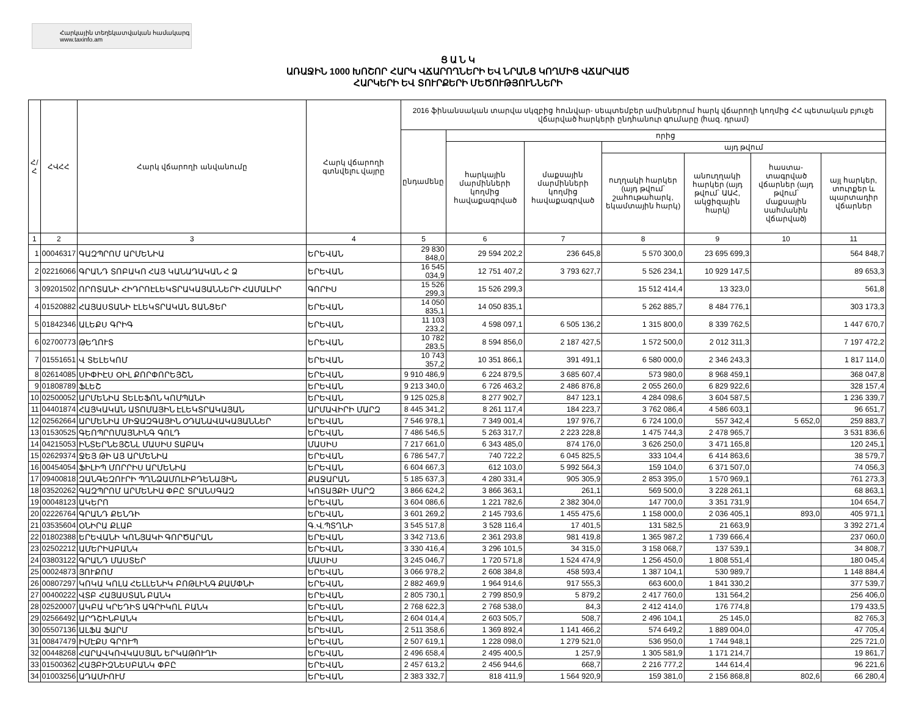Հարկային տեղեկատվական համակարգ
www.taxinfo.am
Ց Ա Ն Կ
ԱՌԱՋԻՆ 1000 ԽՈՇՈՐ ՀԱՐԿ ՎՃԱՐՈՂՆԵՐԻ ԵՎ ՆՐԱՆՑ ԿՈՂՄԻՑ ՎՃԱՐՎԱԾ
ՀԱՐԿԵՐԻ ԵՎ ՏՈՒՐՔԵՐԻ ՄԵԾՈՒԹՅՈՒՆՆԵՐԻ
| Հ/Հ | ՀՎՀՀ | Հարկ վճարողի անվանումը | Հարկ վճարողի գտնվելու վայրը | 2016 ֆինանսական տարվա սկզբից հունվար- սեպտեմբեր ամիսներում հարկ վճարողի կողմից ՀՀ պետական բյուջե վճարված հարկերի ընդհանուր գումարը (հազ. դրամ) | | | | | | |
| --- | --- | --- | --- | --- | --- | --- | --- | --- | --- | --- |
| | | | | ընդամենը | որից | | | | | |
| | | | | | հարկային մարմինների կողմից հավաքագրված | մաքսային մարմինների կողմից հավաքագրված | այդ թվում | | | |
| | | | | | | | ուղղակի հարկեր (այդ թվում՝ շահութահարկ, եկամտային հարկ) | անուղղակի հարկեր (այդ թվում՝ ԱԱՀ, ակցիզային հարկ) | հաստա-տագրված վճարներ (այդ թվում՝ մաքսային սահմանին վճարված) | այլ հարկեր, տուրքեր և պարտադիր վճարներ |
| 1 | 2 | 3 | 4 | 5 | 6 | 7 | 8 | 9 | 10 | 11 |
| 1 | 00046317 | ԳԱԶՊՐՈՄ ԱՐՄԵՆԻԱ | ԵՐԵՎԱՆ | 29 830 848,0 | 29 594 202,2 | 236 645,8 | 5 570 300,0 | 23 695 699,3 | | 564 848,7 |
| 2 | 02216066 | ԳՐԱՆԴ ՏՈԲԱԿՈ ՀԱՅ ԿԱՆԱԴԱԿԱՆ Հ Ձ | ԵՐԵՎԱՆ | 16 545 034,9 | 12 751 407,2 | 3 793 627,7 | 5 526 234,1 | 10 929 147,5 | | 89 653,3 |
| 3 | 09201502 | ՈՐՈՏԱՆԻ ՀԻԴՐՈԷԼԵԿՏՐԱԿԱՅԱՆՆԵՐԻ ՀԱՄԱԼԻՐ | ԳՈՐԻՍ | 15 526 299,3 | 15 526 299,3 | | 15 512 414,4 | 13 323,0 | | 561,8 |
| 4 | 01520882 | ՀԱՅԱՍՏԱՆԻ ԷԼԵԿՏՐԱԿԱՆ ՑԱՆՑԵՐ | ԵՐԵՎԱՆ | 14 050 835,1 | 14 050 835,1 | | 5 262 885,7 | 8 484 776,1 | | 303 173,3 |
| 5 | 01842346 | ԱԼԵՔՍ ԳՐԻԳ | ԵՐԵՎԱՆ | 11 103 233,2 | 4 598 097,1 | 6 505 136,2 | 1 315 800,0 | 8 339 762,5 | | 1 447 670,7 |
| 6 | 02700773 | ԹԵՂՈՒՏ | ԵՐԵՎԱՆ | 10 782 283,5 | 8 594 856,0 | 2 187 427,5 | 1 572 500,0 | 2 012 311,3 | | 7 197 472,2 |
| 7 | 01551651 | Վ ՏԵԼԵԿՈՄ | ԵՐԵՎԱՆ | 10 743 357,2 | 10 351 866,1 | 391 491,1 | 6 580 000,0 | 2 346 243,3 | | 1 817 114,0 |
| 8 | 02614085 | ՍԻՓԻԷՍ ՕԻԼ ՔՈՐՓՈՐԵՅՇՆ | ԵՐԵՎԱՆ | 9 910 486,9 | 6 224 879,5 | 3 685 607,4 | 573 980,0 | 8 968 459,1 | | 368 047,8 |
| 9 | 01808789 | ՖԼԵՇ | ԵՐԵՎԱՆ | 9 213 340,0 | 6 726 463,2 | 2 486 876,8 | 2 055 260,0 | 6 829 922,6 | | 328 157,4 |
| 10 | 02500052 | ԱՐՄԵՆԻԱ ՏԵԼԵՖՈՆ ԿՈՄՊԱՆԻ | ԵՐԵՎԱՆ | 9 125 025,8 | 8 277 902,7 | 847 123,1 | 4 284 098,6 | 3 604 587,5 | | 1 236 339,7 |
| 11 | 04401874 | ՀԱՅԿԱԿԱՆ ԱՏՈՄԱՅԻՆ ԷԼԵԿՏՐԱԿԱՅԱՆ | ԱՐՄԱՎԻՐԻ ՄԱՐԶ | 8 445 341,2 | 8 261 117,4 | 184 223,7 | 3 762 086,4 | 4 586 603,1 | | 96 651,7 |
| 12 | 02562664 | ԱՐՄԵՆԻԱ ՄԻՋԱԶԳԱՅԻՆ ՕԴԱՆԱՎԱԿԱՅԱՆՆԵՐ | ԵՐԵՎԱՆ | 7 546 978,1 | 7 349 001,4 | 197 976,7 | 6 724 100,0 | 557 342,4 | 5 652,0 | 259 883,7 |
| 13 | 01530525 | ԳԵՈՊՐՈՄԱՅՆԻՆԳ ԳՈԼԴ | ԵՐԵՎԱՆ | 7 486 546,5 | 5 263 317,7 | 2 223 228,8 | 1 475 744,3 | 2 478 965,7 | | 3 531 836,6 |
| 14 | 04215053 | ԻՆՏԵՐՆԵՅՇՆԼ ՄԱՍԻՍ ՏԱԲԱԿ | ՄԱՍԻՍ | 7 217 661,0 | 6 343 485,0 | 874 176,0 | 3 626 250,0 | 3 471 165,8 | | 120 245,1 |
| 15 | 02629374 | ՋԵՅ ԹԻ ԱՅ ԱՐՄԵՆԻԱ | ԵՐԵՎԱՆ | 6 786 547,7 | 740 722,2 | 6 045 825,5 | 333 104,4 | 6 414 863,6 | | 38 579,7 |
| 16 | 00454054 | ՖԻԼԻՊ ՄՈՐՐԻՍ ԱՐՄԵՆԻԱ | ԵՐԵՎԱՆ | 6 604 667,3 | 612 103,0 | 5 992 564,3 | 159 104,0 | 6 371 507,0 | | 74 056,3 |
| 17 | 09400818 | ԶԱՆԳԵԶՈՒՐԻ ՊՂՆՁԱՄՈԼԻԲԴԵՆԱՅԻՆ | ՔԱՋԱՐԱՆ | 5 185 637,3 | 4 280 331,4 | 905 305,9 | 2 853 395,0 | 1 570 969,1 | | 761 273,3 |
| 18 | 03520262 | ԳԱԶՊՐՈՄ ԱՐՄԵՆԻԱ ՓԲԸ ՏՐԱՆՍԳԱԶ | ԿՈՏԱՅՔԻ ՄԱՐԶ | 3 866 624,2 | 3 866 363,1 | 261,1 | 569 500,0 | 3 228 261,1 | | 68 863,1 |
| 19 | 00048123 | ԱԿԵՐՈ | ԵՐԵՎԱՆ | 3 604 086,6 | 1 221 782,6 | 2 382 304,0 | 147 700,0 | 3 351 731,9 | | 104 654,7 |
| 20 | 02226764 | ԳՐԱՆԴ ՔԵՆԴԻ | ԵՐԵՎԱՆ | 3 601 269,2 | 2 145 793,6 | 1 455 475,6 | 1 158 000,0 | 2 036 405,1 | 893,0 | 405 971,1 |
| 21 | 03535604 | ՕՆԻՐԱ ՔԼԱԲ | Գ.Վ.ՊՏՂՆԻ | 3 545 517,8 | 3 528 116,4 | 17 401,5 | 131 582,5 | 21 663,9 | | 3 392 271,4 |
| 22 | 01802388 | ԵՐԵՎԱՆԻ ԿՈՆՅԱԿԻ ԳՈՐԾԱՐԱՆ | ԵՐԵՎԱՆ | 3 342 713,6 | 2 361 293,8 | 981 419,8 | 1 365 987,2 | 1 739 666,4 | | 237 060,0 |
| 23 | 02502212 | ԱՄԵՐԻԱԲԱՆԿ | ԵՐԵՎԱՆ | 3 330 416,4 | 3 296 101,5 | 34 315,0 | 3 158 068,7 | 137 539,1 | | 34 808,7 |
| 24 | 03803122 | ԳՐԱՆԴ ՄԱՍՏԵՐ | ՄԱՍԻՍ | 3 245 046,7 | 1 720 571,8 | 1 524 474,9 | 1 256 450,0 | 1 808 551,4 | | 180 045,4 |
| 25 | 00024873 | ՅՈՒՔՈՄ | ԵՐԵՎԱՆ | 3 066 978,2 | 2 608 384,8 | 458 593,4 | 1 387 104,1 | 530 989,7 | | 1 148 884,4 |
| 26 | 00807297 | ԿՈԿԱ ԿՈԼԱ ՀԵԼԼԵՆԻԿ ԲՈԹԼԻՆԳ ՔԱՄՓՆԻ | ԵՐԵՎԱՆ | 2 882 469,9 | 1 964 914,6 | 917 555,3 | 663 600,0 | 1 841 330,2 | | 377 539,7 |
| 27 | 00400222 | ՎՏԲ ՀԱՅԱՍՏԱՆ ԲԱՆԿ | ԵՐԵՎԱՆ | 2 805 730,1 | 2 799 850,9 | 5 879,2 | 2 417 760,0 | 131 564,2 | | 256 406,0 |
| 28 | 02520007 | ԱԿԲԱ ԿՐԵԴԻՏ ԱԳՐԻԿՈԼ ԲԱՆԿ | ԵՐԵՎԱՆ | 2 768 622,3 | 2 768 538,0 | 84,3 | 2 412 414,0 | 176 774,8 | | 179 433,5 |
| 29 | 02566492 | ԱՐԴՇԻՆԲԱՆԿ | ԵՐԵՎԱՆ | 2 604 014,4 | 2 603 505,7 | 508,7 | 2 496 104,1 | 25 145,0 | | 82 765,3 |
| 30 | 05507136 | ԱԼՖԱ ՖԱՐՄ | ԵՐԵՎԱՆ | 2 511 358,6 | 1 369 892,4 | 1 141 466,2 | 574 649,2 | 1 889 004,0 | | 47 705,4 |
| 31 | 00847479 | ԻՄԷՔՍ ԳՐՈՒՊ | ԵՐԵՎԱՆ | 2 507 619,1 | 1 228 098,0 | 1 279 521,0 | 536 950,0 | 1 744 948,1 | | 225 721,0 |
| 32 | 00448268 | ՀԱՐԱՎԿՈՎԿԱՍՅԱՆ ԵՐԿԱԹՈՒՂԻ | ԵՐԵՎԱՆ | 2 496 658,4 | 2 495 400,5 | 1 257,9 | 1 305 581,9 | 1 171 214,7 | | 19 861,7 |
| 33 | 01500362 | ՀԱՅԲԻԶՆԵՍԲԱՆԿ ՓԲԸ | ԵՐԵՎԱՆ | 2 457 613,2 | 2 456 944,6 | 668,7 | 2 216 777,2 | 144 614,4 | | 96 221,6 |
| 34 | 01003256 | ԱԴԱՄԻՈՒՄ | ԵՐԵՎԱՆ | 2 383 332,7 | 818 411,9 | 1 564 920,9 | 159 381,0 | 2 156 868,8 | 802,6 | 66 280,4 |